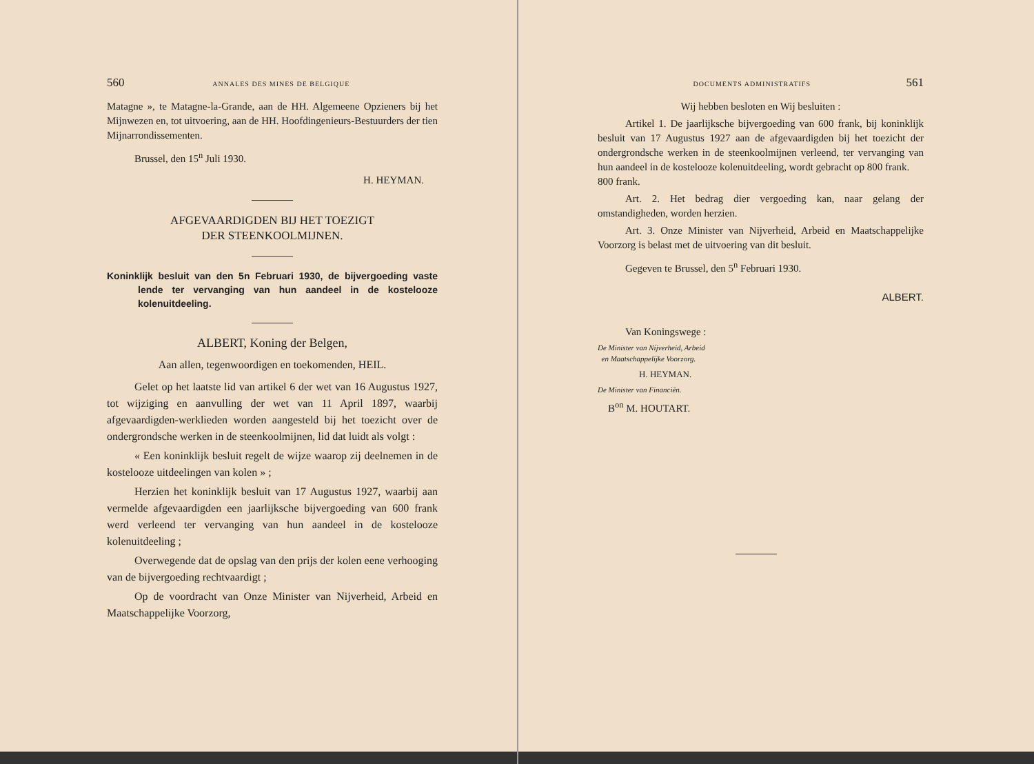560 ANNALES DES MINES DE BELGIQUE
Matagne », te Matagne-la-Grande, aan de HH. Algemeene Opzieners bij het Mijnwezen en, tot uitvoering, aan de HH. Hoofdingenieurs-Bestuurders der tien Mijnarrondissementen.
Brussel, den 15<sup>n</sup> Juli 1930.
H. HEYMAN.
AFGEVAARDIGDEN BIJ HET TOEZIGT
DER STEENKOOLMIJNEN.
Koninklijk besluit van den 5n Februari 1930, de bijvergoeding vaste lende ter vervanging van hun aandeel in de kostelooze kolenuitdeeling.
ALBERT, Koning der Belgen,
Aan allen, tegenwoordigen en toekomenden, HEIL.
Gelet op het laatste lid van artikel 6 der wet van 16 Augustus 1927, tot wijziging en aanvulling der wet van 11 April 1897, waarbij afgevaardigden-werklieden worden aangesteld bij het toezicht over de ondergrondsche werken in de steenkoolmijnen, lid dat luidt als volgt :
« Een koninklijk besluit regelt de wijze waarop zij deelnemen in de kostelooze uitdeelingen van kolen » ;
Herzien het koninklijk besluit van 17 Augustus 1927, waarbij aan vermelde afgevaardigden een jaarlijksche bijvergoeding van 600 frank werd verleend ter vervanging van hun aandeel in de kostelooze kolenuitdeeling ;
Overwegende dat de opslag van den prijs der kolen eene verhooging van de bijvergoeding rechtvaardigt ;
Op de voordracht van Onze Minister van Nijverheid, Arbeid en Maatschappelijke Voorzorg,
DOCUMENTS ADMINISTRATIFS 561
Wij hebben besloten en Wij besluiten :
Artikel 1. De jaarlijksche bijvergoeding van 600 frank, bij koninklijk besluit van 17 Augustus 1927 aan de afgevaardigden bij het toezicht der ondergrondsche werken in de steenkoolmijnen verleend, ter vervanging van hun aandeel in de kostelooze kolenuitdeeling, wordt gebracht op 800 frank.
800 frank.
Art. 2. Het bedrag dier vergoeding kan, naar gelang der omstandigheden, worden herzien.
Art. 3. Onze Minister van Nijverheid, Arbeid en Maatschappelijke Voorzorg is belast met de uitvoering van dit besluit.
Gegeven te Brussel, den 5<sup>n</sup> Februari 1930.
ALBERT.
Van Koningswege :
De Minister van Nijverheid, Arbeid
en Maatschappelijke Voorzorg.
H. HEYMAN.
De Minister van Financiën.
B<sup>on</sup> M. HOUTART.